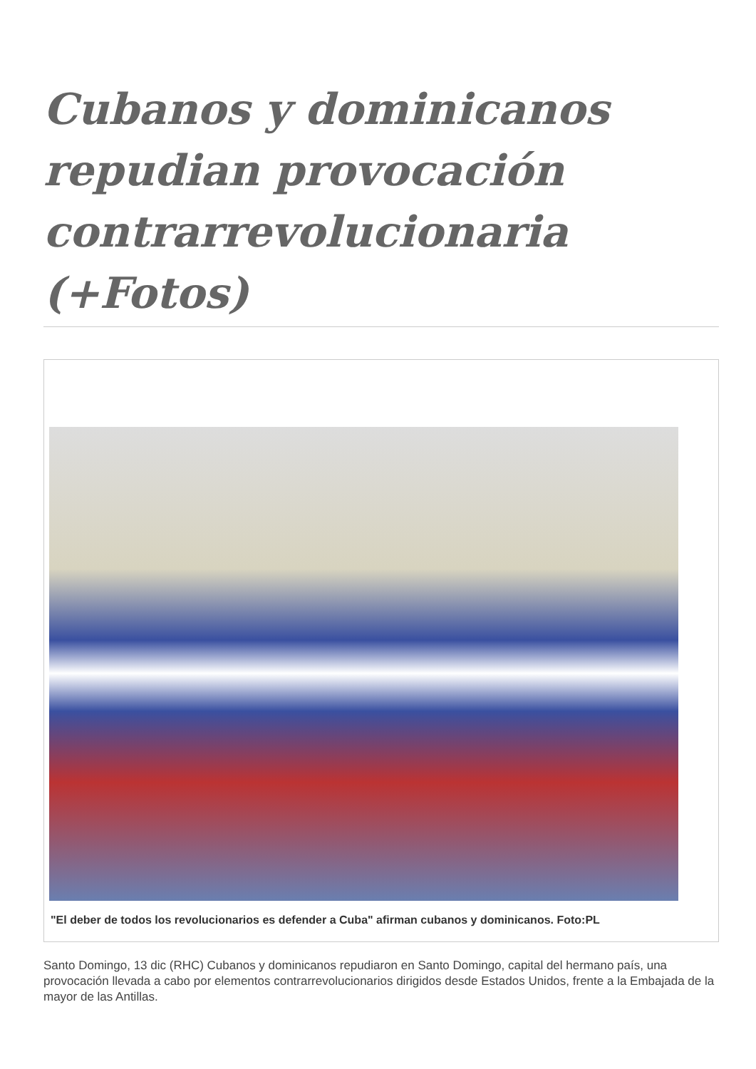Cubanos y dominicanos repudian provocación contrarrevolucionaria (+Fotos)
"El deber de todos los revolucionarios es defender a Cuba" afirman cubanos y dominicanos. Foto:PL
Santo Domingo, 13 dic (RHC) Cubanos y dominicanos repudiaron en Santo Domingo, capital del hermano país, una provocación llevada a cabo por elementos contrarrevolucionarios dirigidos desde Estados Unidos, frente a la Embajada de la mayor de las Antillas.